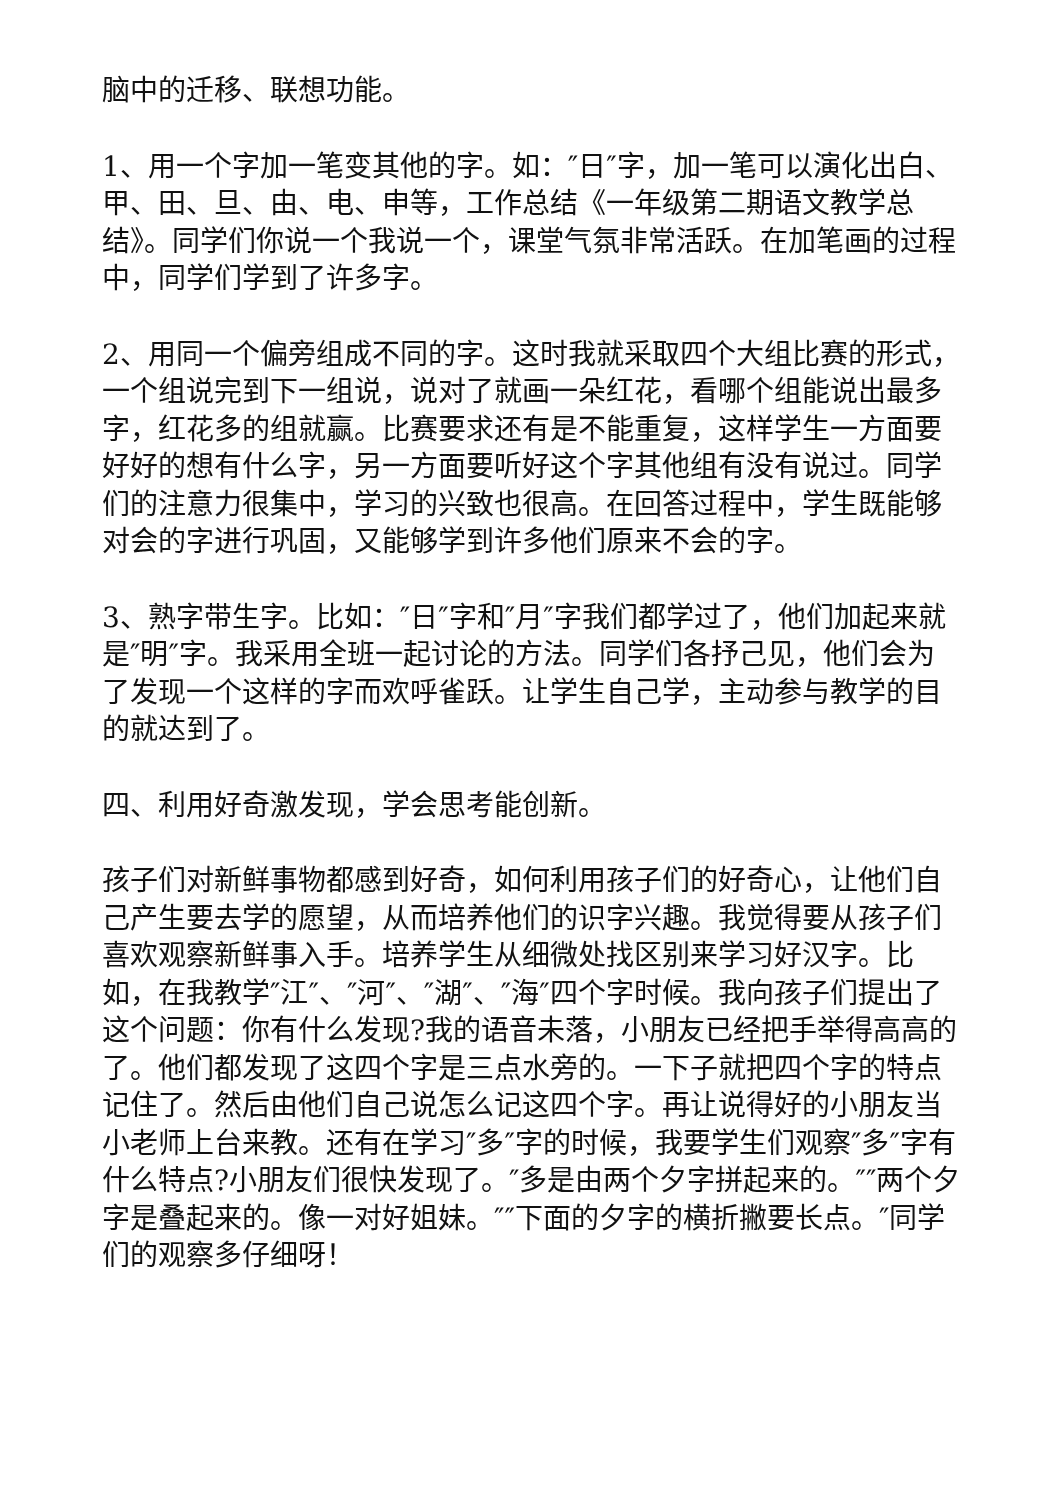脑中的迁移、联想功能。
1、用一个字加一笔变其他的字。如：″日″字，加一笔可以演化出白、甲、田、旦、由、电、申等，工作总结《一年级第二期语文教学总结》。同学们你说一个我说一个，课堂气氛非常活跃。在加笔画的过程中，同学们学到了许多字。
2、用同一个偏旁组成不同的字。这时我就采取四个大组比赛的形式，一个组说完到下一组说，说对了就画一朵红花，看哪个组能说出最多字，红花多的组就赢。比赛要求还有是不能重复，这样学生一方面要好好的想有什么字，另一方面要听好这个字其他组有没有说过。同学们的注意力很集中，学习的兴致也很高。在回答过程中，学生既能够对会的字进行巩固，又能够学到许多他们原来不会的字。
3、熟字带生字。比如：″日″字和″月″字我们都学过了，他们加起来就是″明″字。我采用全班一起讨论的方法。同学们各抒己见，他们会为了发现一个这样的字而欢呼雀跃。让学生自己学，主动参与教学的目的就达到了。
四、利用好奇激发现，学会思考能创新。
孩子们对新鲜事物都感到好奇，如何利用孩子们的好奇心，让他们自己产生要去学的愿望，从而培养他们的识字兴趣。我觉得要从孩子们喜欢观察新鲜事入手。培养学生从细微处找区别来学习好汉字。比如，在我教学″江″、″河″、″湖″、″海″四个字时候。我向孩子们提出了这个问题：你有什么发现?我的语音未落，小朋友已经把手举得高高的了。他们都发现了这四个字是三点水旁的。一下子就把四个字的特点记住了。然后由他们自己说怎么记这四个字。再让说得好的小朋友当小老师上台来教。还有在学习″多″字的时候，我要学生们观察″多″字有什么特点?小朋友们很快发现了。″多是由两个夕字拼起来的。″″两个夕字是叠起来的。像一对好姐妹。″″下面的夕字的横折撇要长点。″同学们的观察多仔细呀！